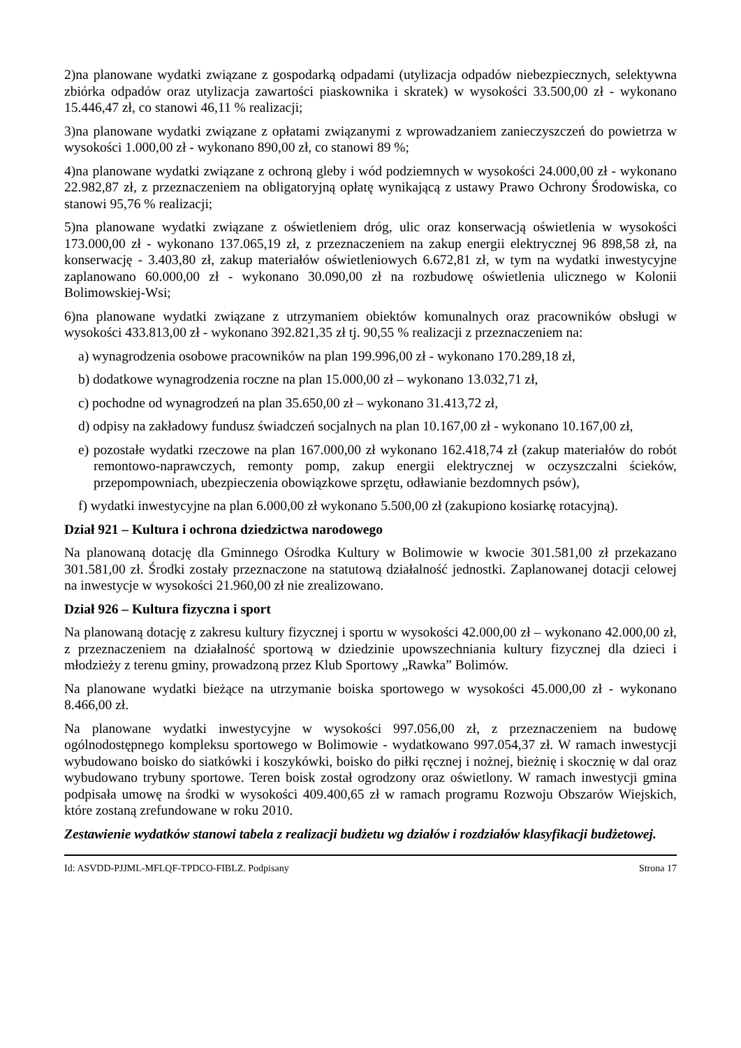2)na planowane wydatki związane z gospodarką odpadami (utylizacja odpadów niebezpiecznych, selektywna zbiórka odpadów oraz utylizacja zawartości piaskownika i skratek) w wysokości 33.500,00 zł - wykonano 15.446,47 zł, co stanowi 46,11 % realizacji;
3)na planowane wydatki związane z opłatami związanymi z wprowadzaniem zanieczyszczeń do powietrza w wysokości 1.000,00 zł - wykonano 890,00 zł, co stanowi 89 %;
4)na planowane wydatki związane z ochroną gleby i wód podziemnych w wysokości 24.000,00 zł - wykonano 22.982,87 zł, z przeznaczeniem na obligatoryjną opłatę wynikającą z ustawy Prawo Ochrony Środowiska, co stanowi 95,76 % realizacji;
5)na planowane wydatki związane z oświetleniem dróg, ulic oraz konserwacją oświetlenia w wysokości 173.000,00 zł - wykonano 137.065,19 zł, z przeznaczeniem na zakup energii elektrycznej 96 898,58 zł, na konserwację - 3.403,80 zł, zakup materiałów oświetleniowych 6.672,81 zł, w tym na wydatki inwestycyjne zaplanowano 60.000,00 zł - wykonano 30.090,00 zł na rozbudowę oświetlenia ulicznego w Kolonii Bolimowskiej-Wsi;
6)na planowane wydatki związane z utrzymaniem obiektów komunalnych oraz pracowników obsługi w wysokości 433.813,00 zł - wykonano 392.821,35 zł tj. 90,55 % realizacji z przeznaczeniem na:
a) wynagrodzenia osobowe pracowników na plan 199.996,00 zł - wykonano 170.289,18 zł,
b) dodatkowe wynagrodzenia roczne na plan 15.000,00 zł – wykonano 13.032,71 zł,
c) pochodne od wynagrodzeń na plan 35.650,00 zł – wykonano 31.413,72 zł,
d) odpisy na zakładowy fundusz świadczeń socjalnych na plan 10.167,00 zł - wykonano 10.167,00 zł,
e) pozostałe wydatki rzeczowe na plan 167.000,00 zł wykonano 162.418,74 zł (zakup materiałów do robót remontowo-naprawczych, remonty pomp, zakup energii elektrycznej w oczyszczalni ścieków, przepompowniach, ubezpieczenia obowiązkowe sprzętu, odławianie bezdomnych psów),
f) wydatki inwestycyjne na plan 6.000,00 zł wykonano 5.500,00 zł (zakupiono kosiarkę rotacyjną).
Dział 921 – Kultura i ochrona dziedzictwa narodowego
Na planowaną dotację dla Gminnego Ośrodka Kultury w Bolimowie w kwocie 301.581,00 zł przekazano 301.581,00 zł. Środki zostały przeznaczone na statutową działalność jednostki. Zaplanowanej dotacji celowej na inwestycje w wysokości 21.960,00 zł nie zrealizowano.
Dział 926 – Kultura fizyczna i sport
Na planowaną dotację z zakresu kultury fizycznej i sportu w wysokości 42.000,00 zł – wykonano 42.000,00 zł, z przeznaczeniem na działalność sportową w dziedzinie upowszechniania kultury fizycznej dla dzieci i młodzieży z terenu gminy, prowadzoną przez Klub Sportowy „Rawka” Bolimów.
Na planowane wydatki bieżące na utrzymanie boiska sportowego w wysokości 45.000,00 zł - wykonano 8.466,00 zł.
Na planowane wydatki inwestycyjne w wysokości 997.056,00 zł, z przeznaczeniem na budowę ogólnodostępnego kompleksu sportowego w Bolimowie - wydatkowano 997.054,37 zł. W ramach inwestycji wybudowano boisko do siatkówki i koszykówki, boisko do piłki ręcznej i nożnej, bieżnię i skocznię w dal oraz wybudowano trybuny sportowe. Teren boisk został ogrodzony oraz oświetlony. W ramach inwestycji gmina podpisała umowę na środki w wysokości 409.400,65 zł w ramach programu Rozwoju Obszarów Wiejskich, które zostaną zrefundowane w roku 2010.
Zestawienie wydatków stanowi tabela z realizacji budżetu wg działów i rozdziałów klasyfikacji budżetowej.
Id: ASVDD-PJJML-MFLQF-TPDCO-FIBLZ. Podpisany Strona 17